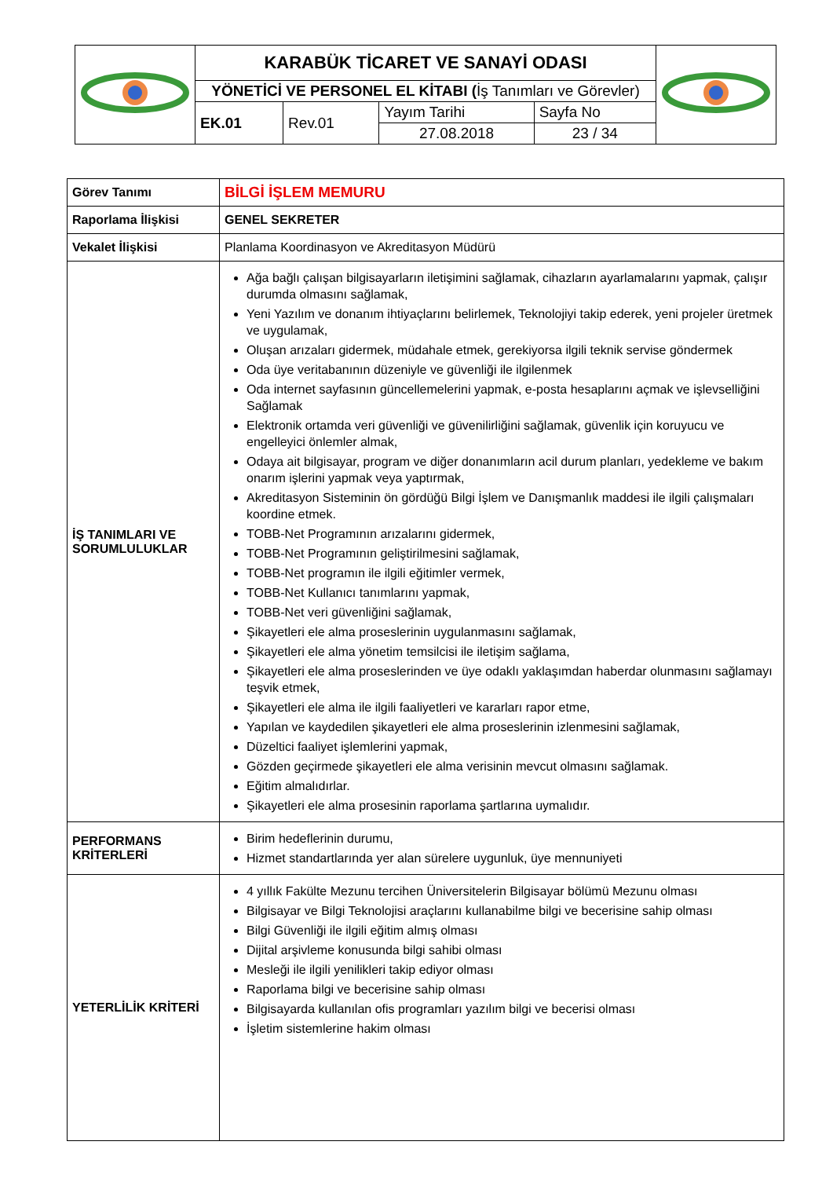| | KARABÜK TİCARET VE SANAYİ ODASI | | | | |
| | YÖNETİCİ VE PERSONEL EL KİTABI ( İş Tanımları ve Görevler) | | | | |
| | EK.01 | Rev.01 | Yayım Tarihi 27.08.2018 | Sayfa No 23 / 34 | |
| Görev Tanımı | BİLGİ İŞLEM MEMURU |
| Raporlama İlişkisi | GENEL SEKRETER |
| Vekalet İlişkisi | Planlama Koordinasyon ve Akreditasyon Müdürü |
| İŞ TANIMLARI VE SORUMLULUKLAR | Ağa bağlı çalışan bilgisayarların iletişimini sağlamak, cihazların ayarlamalarını yapmak, çalışır durumda olmasını sağlamak, Yeni Yazılım ve donanım ihtiyaçlarını belirlemek, Teknolojiyi takip ederek, yeni projeler üretmek ve uygulamak, Oluşan arızaları gidermek, müdahale etmek, gerekiyorsa ilgili teknik servise göndermek Oda üye veritabanının düzeniyle ve güvenliği ile ilgilenmek Oda internet sayfasının güncellemelerini yapmak, e-posta hesaplarını açmak ve işlevselliğini Sağlamak Elektronik ortamda veri güvenliği ve güvenilirliğini sağlamak, güvenlik için koruyucu ve engelleyici önlemler almak, Odaya ait bilgisayar, program ve diğer donanımların acil durum planları, yedekleme ve bakım onarım işlerini yapmak veya yaptırmak, Akreditasyon Sisteminin ön gördüğü Bilgi İşlem ve Danışmanlık maddesi ile ilgili çalışmaları koordine etmek. TOBB-Net Programının arızalarını gidermek, TOBB-Net Programının geliştirilmesini sağlamak, TOBB-Net programın ile ilgili eğitimler vermek, TOBB-Net Kullanıcı tanımlarını yapmak, TOBB-Net veri güvenliğini sağlamak, Şikayetleri ele alma proseslerinin uygulanmasını sağlamak, Şikayetleri ele alma yönetim temsilcisi ile iletişim sağlama, Şikayetleri ele alma proseslerinden ve üye odaklı yaklaşımdan haberdar olunmasını sağlamayı teşvik etmek, Şikayetleri ele alma ile ilgili faaliyetleri ve kararları rapor etme, Yapılan ve kaydedilen şikayetleri ele alma proseslerinin izlenmesini sağlamak, Düzeltici faaliyet işlemlerini yapmak, Gözden geçirmede şikayetleri ele alma verisinin mevcut olmasını sağlamak. Eğitim almalıdırlar. Şikayetleri ele alma prosesinin raporlama şartlarına uymalıdır. |
| PERFORMANS KRİTERLERİ | Birim hedeflerinin durumu, Hizmet standartlarında yer alan sürelere uygunluk, üye mennuniyeti |
| YETERLİLİK KRİTERİ | 4 yıllık Fakülte Mezunu tercihen Üniversitelerin Bilgisayar bölümü Mezunu olması Bilgisayar ve Bilgi Teknolojisi araçlarını kullanabilme bilgi ve becerisine sahip olması Bilgi Güvenliği ile ilgili eğitim almış olması Dijital arşivleme konusunda bilgi sahibi olması Mesleği ile ilgili yenilikleri takip ediyor olması Raporlama bilgi ve becerisine sahip olması Bilgisayarda kullanılan ofis programları yazılım bilgi ve becerisi olması İşletim sistemlerine hakim olması |